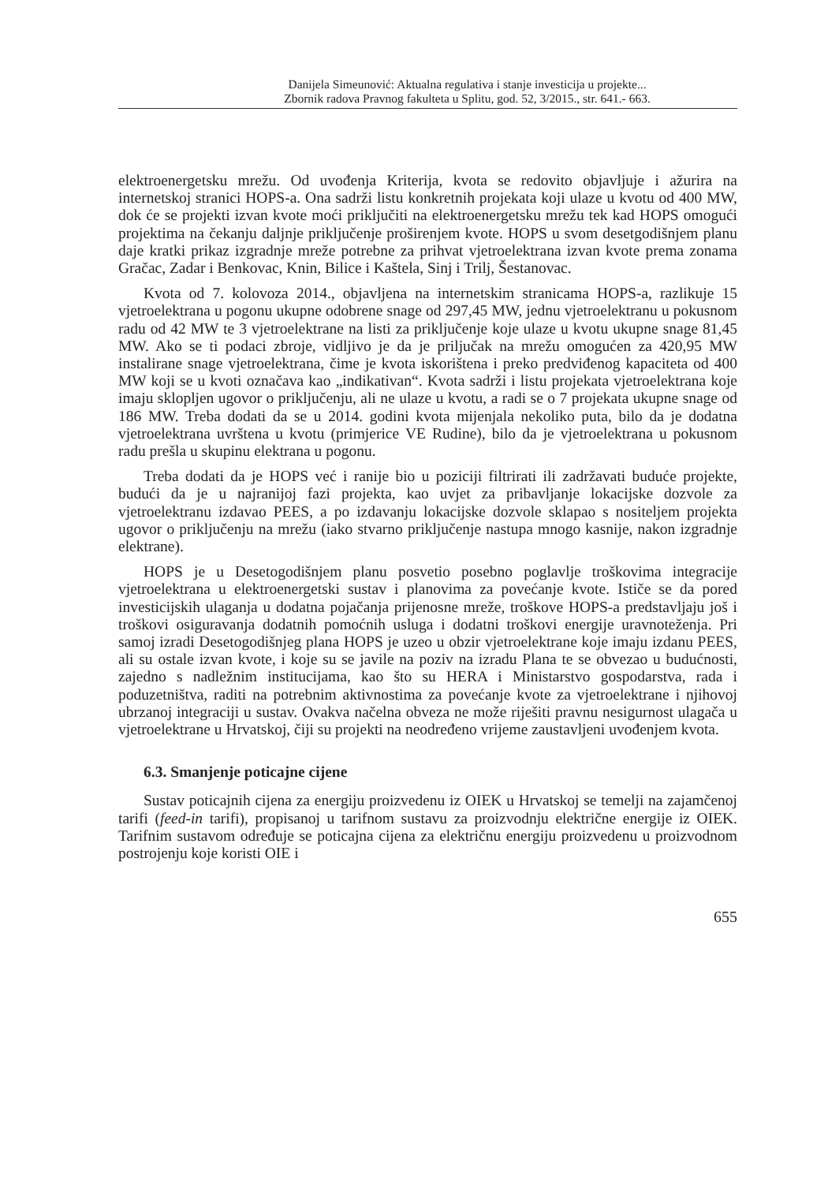Danijela Simeunović: Aktualna regulativa i stanje investicija u projekte...
Zbornik radova Pravnog fakulteta u Splitu, god. 52, 3/2015., str. 641.- 663.
elektroenergetsku mrežu. Od uvođenja Kriterija, kvota se redovito objavljuje i ažurira na internetskoj stranici HOPS-a. Ona sadrži listu konkretnih projekata koji ulaze u kvotu od 400 MW, dok će se projekti izvan kvote moći priključiti na elektroenergetsku mrežu tek kad HOPS omogući projektima na čekanju daljnje priključenje proširenjem kvote. HOPS u svom desetgodišnjem planu daje kratki prikaz izgradnje mreže potrebne za prihvat vjetroelektrana izvan kvote prema zonama Gračac, Zadar i Benkovac, Knin, Bilice i Kaštela, Sinj i Trilj, Šestanovac.
Kvota od 7. kolovoza 2014., objavljena na internetskim stranicama HOPS-a, razlikuje 15 vjetroelektrana u pogonu ukupne odobrene snage od 297,45 MW, jednu vjetroelektranu u pokusnom radu od 42 MW te 3 vjetroelektrane na listi za priključenje koje ulaze u kvotu ukupne snage 81,45 MW. Ako se ti podaci zbroje, vidljivo je da je priljučak na mrežu omogućen za 420,95 MW instalirane snage vjetroelektrana, čime je kvota iskorištena i preko predviđenog kapaciteta od 400 MW koji se u kvoti označava kao „indikativan“. Kvota sadrži i listu projekata vjetroelektrana koje imaju sklopljen ugovor o priključenju, ali ne ulaze u kvotu, a radi se o 7 projekata ukupne snage od 186 MW. Treba dodati da se u 2014. godini kvota mijenjala nekoliko puta, bilo da je dodatna vjetroelektrana uvrštena u kvotu (primjerice VE Rudine), bilo da je vjetroelektrana u pokusnom radu prešla u skupinu elektrana u pogonu.
Treba dodati da je HOPS već i ranije bio u poziciji filtrirati ili zadržavati buduće projekte, budući da je u najranijoj fazi projekta, kao uvjet za pribavljanje lokacijske dozvole za vjetroelektranu izdavao PEES, a po izdavanju lokacijske dozvole sklapao s nositeljem projekta ugovor o priključenju na mrežu (iako stvarno priključenje nastupa mnogo kasnije, nakon izgradnje elektrane).
HOPS je u Desetogodišnjem planu posvetio posebno poglavlje troškovima integracije vjetroelektrana u elektroenergetski sustav i planovima za povećanje kvote. Ističe se da pored investicijskih ulaganja u dodatna pojačanja prijenosne mreže, troškove HOPS-a predstavljaju još i troškovi osiguravanja dodatnih pomoćnih usluga i dodatni troškovi energije uravnoteženja. Pri samoj izradi Desetogodišnjeg plana HOPS je uzeo u obzir vjetroelektrane koje imaju izdanu PEES, ali su ostale izvan kvote, i koje su se javile na poziv na izradu Plana te se obvezao u budućnosti, zajedno s nadležnim institucijama, kao što su HERA i Ministarstvo gospodarstva, rada i poduzetništva, raditi na potrebnim aktivnostima za povećanje kvote za vjetroelektrane i njihovoj ubrzanoj integraciji u sustav. Ovakva načelna obveza ne može riješiti pravnu nesigurnost ulagača u vjetroelektrane u Hrvatskoj, čiji su projekti na neodređeno vrijeme zaustavljeni uvođenjem kvota.
6.3. Smanjenje poticajne cijene
Sustav poticajnih cijena za energiju proizvedenu iz OIEK u Hrvatskoj se temelji na zajamčenoj tarifi (feed-in tarifi), propisanoj u tarifnom sustavu za proizvodnju električne energije iz OIEK. Tarifnim sustavom određuje se poticajna cijena za električnu energiju proizvedenu u proizvodnom postrojenju koje koristi OIE i
655